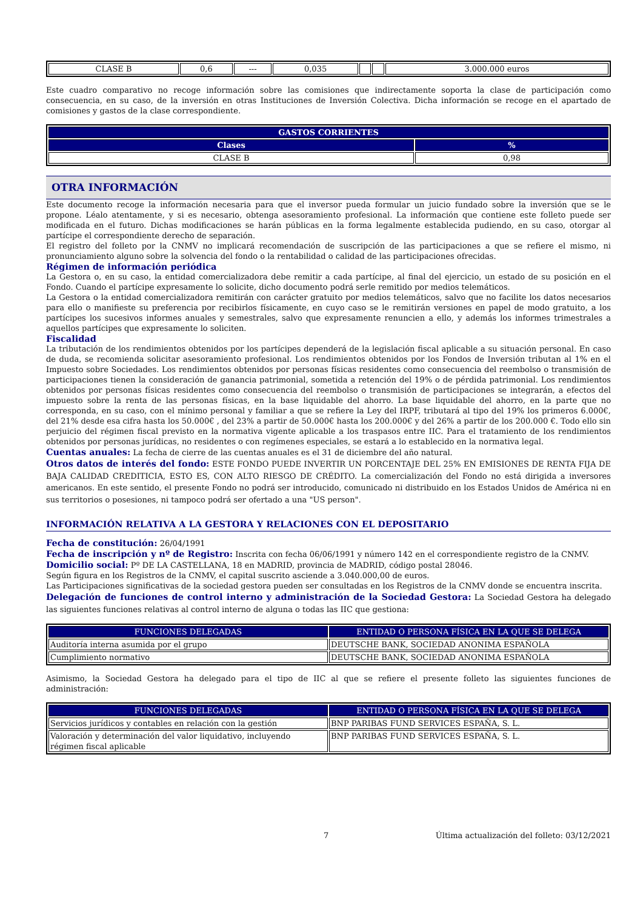| CLASE B | 0,6 | --- | 0,035 | | | 3.000.000 euros |
Este cuadro comparativo no recoge información sobre las comisiones que indirectamente soporta la clase de participación como consecuencia, en su caso, de la inversión en otras Instituciones de Inversión Colectiva. Dicha información se recoge en el apartado de comisiones y gastos de la clase correspondiente.
| GASTOS CORRIENTES | |
| --- | --- |
| Clases | % |
| CLASE B | 0,98 |
OTRA INFORMACIÓN
Este documento recoge la información necesaria para que el inversor pueda formular un juicio fundado sobre la inversión que se le propone. Léalo atentamente, y si es necesario, obtenga asesoramiento profesional. La información que contiene este folleto puede ser modificada en el futuro. Dichas modificaciones se harán públicas en la forma legalmente establecida pudiendo, en su caso, otorgar al partícipe el correspondiente derecho de separación.
El registro del folleto por la CNMV no implicará recomendación de suscripción de las participaciones a que se refiere el mismo, ni pronunciamiento alguno sobre la solvencia del fondo o la rentabilidad o calidad de las participaciones ofrecidas.
Régimen de información periódica
La Gestora o, en su caso, la entidad comercializadora debe remitir a cada partícipe, al final del ejercicio, un estado de su posición en el Fondo. Cuando el partícipe expresamente lo solicite, dicho documento podrá serle remitido por medios telemáticos.
La Gestora o la entidad comercializadora remitirán con carácter gratuito por medios telemáticos, salvo que no facilite los datos necesarios para ello o manifieste su preferencia por recibirlos físicamente, en cuyo caso se le remitirán versiones en papel de modo gratuito, a los partícipes los sucesivos informes anuales y semestrales, salvo que expresamente renuncien a ello, y además los informes trimestrales a aquellos partícipes que expresamente lo soliciten.
Fiscalidad
La tributación de los rendimientos obtenidos por los partícipes dependerá de la legislación fiscal aplicable a su situación personal. En caso de duda, se recomienda solicitar asesoramiento profesional. Los rendimientos obtenidos por los Fondos de Inversión tributan al 1% en el Impuesto sobre Sociedades. Los rendimientos obtenidos por personas físicas residentes como consecuencia del reembolso o transmisión de participaciones tienen la consideración de ganancia patrimonial, sometida a retención del 19% o de pérdida patrimonial. Los rendimientos obtenidos por personas físicas residentes como consecuencia del reembolso o transmisión de participaciones se integrarán, a efectos del impuesto sobre la renta de las personas físicas, en la base liquidable del ahorro. La base liquidable del ahorro, en la parte que no corresponda, en su caso, con el mínimo personal y familiar a que se refiere la Ley del IRPF, tributará al tipo del 19% los primeros 6.000€, del 21% desde esa cifra hasta los 50.000€ , del 23% a partir de 50.000€ hasta los 200.000€ y del 26% a partir de los 200.000 €. Todo ello sin perjuicio del régimen fiscal previsto en la normativa vigente aplicable a los traspasos entre IIC. Para el tratamiento de los rendimientos obtenidos por personas jurídicas, no residentes o con regímenes especiales, se estará a lo establecido en la normativa legal.
Cuentas anuales: La fecha de cierre de las cuentas anuales es el 31 de diciembre del año natural.
Otros datos de interés del fondo: ESTE FONDO PUEDE INVERTIR UN PORCENTAJE DEL 25% EN EMISIONES DE RENTA FIJA DE BAJA CALIDAD CREDITICIA, ESTO ES, CON ALTO RIESGO DE CRÉDITO. La comercialización del Fondo no está dirigida a inversores americanos. En este sentido, el presente Fondo no podrá ser introducido, comunicado ni distribuido en los Estados Unidos de América ni en sus territorios o posesiones, ni tampoco podrá ser ofertado a una "US person".
INFORMACIÓN RELATIVA A LA GESTORA Y RELACIONES CON EL DEPOSITARIO
Fecha de constitución: 26/04/1991
Fecha de inscripción y nº de Registro: Inscrita con fecha 06/06/1991 y número 142 en el correspondiente registro de la CNMV.
Domicilio social: Pº DE LA CASTELLANA, 18 en MADRID, provincia de MADRID, código postal 28046.
Según figura en los Registros de la CNMV, el capital suscrito asciende a 3.040.000,00 de euros.
Las Participaciones significativas de la sociedad gestora pueden ser consultadas en los Registros de la CNMV donde se encuentra inscrita.
Delegación de funciones de control interno y administración de la Sociedad Gestora: La Sociedad Gestora ha delegado las siguientes funciones relativas al control interno de alguna o todas las IIC que gestiona:
| FUNCIONES DELEGADAS | ENTIDAD O PERSONA FÍSICA EN LA QUE SE DELEGA |
| --- | --- |
| Auditoría interna asumida por el grupo | DEUTSCHE BANK, SOCIEDAD ANONIMA ESPAÑOLA |
| Cumplimiento normativo | DEUTSCHE BANK, SOCIEDAD ANONIMA ESPAÑOLA |
Asimismo, la Sociedad Gestora ha delegado para el tipo de IIC al que se refiere el presente folleto las siguientes funciones de administración:
| FUNCIONES DELEGADAS | ENTIDAD O PERSONA FÍSICA EN LA QUE SE DELEGA |
| --- | --- |
| Servicios jurídicos y contables en relación con la gestión | BNP PARIBAS FUND SERVICES ESPAÑA, S. L. |
| Valoración y determinación del valor liquidativo, incluyendo régimen fiscal aplicable | BNP PARIBAS FUND SERVICES ESPAÑA, S. L. |
7 Última actualización del folleto: 03/12/2021